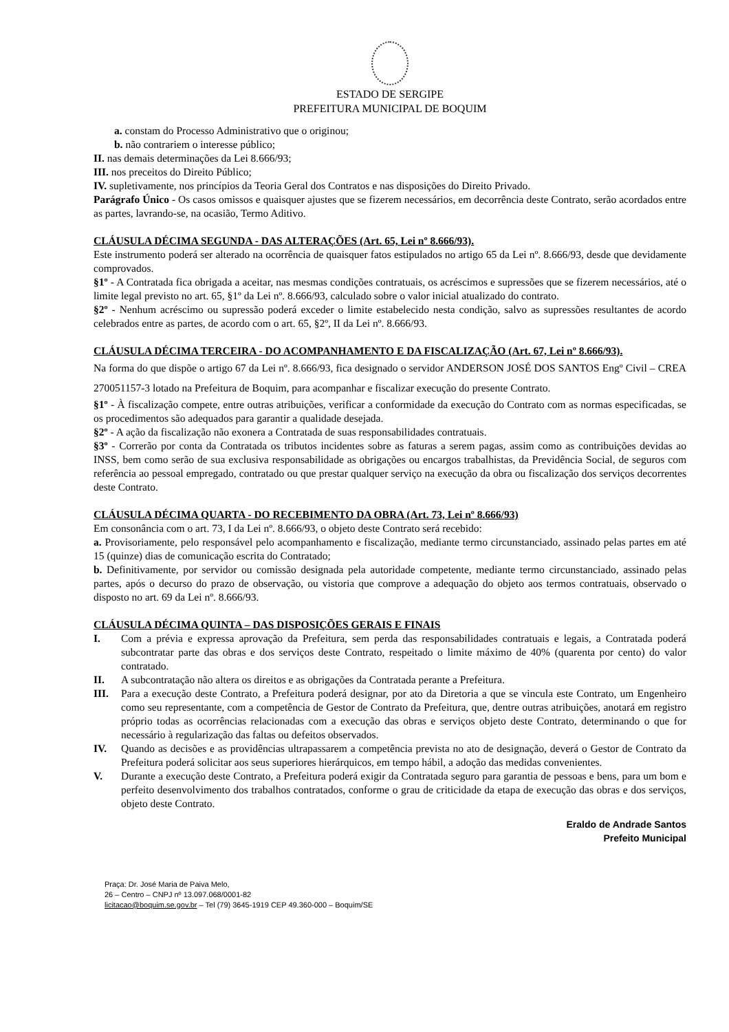ESTADO DE SERGIPE
PREFEITURA MUNICIPAL DE BOQUIM
a. constam do Processo Administrativo que o originou;
b. não contrariem o interesse público;
II. nas demais determinações da Lei 8.666/93;
III. nos preceitos do Direito Público;
IV. supletivamente, nos princípios da Teoria Geral dos Contratos e nas disposições do Direito Privado.
Parágrafo Único - Os casos omissos e quaisquer ajustes que se fizerem necessários, em decorrência deste Contrato, serão acordados entre as partes, lavrando-se, na ocasião, Termo Aditivo.
CLÁUSULA DÉCIMA SEGUNDA - DAS ALTERAÇÕES (Art. 65, Lei nº 8.666/93).
Este instrumento poderá ser alterado na ocorrência de quaisquer fatos estipulados no artigo 65 da Lei nº. 8.666/93, desde que devidamente comprovados.
§1º - A Contratada fica obrigada a aceitar, nas mesmas condições contratuais, os acréscimos e supressões que se fizerem necessários, até o limite legal previsto no art. 65, §1º da Lei nº. 8.666/93, calculado sobre o valor inicial atualizado do contrato.
§2º - Nenhum acréscimo ou supressão poderá exceder o limite estabelecido nesta condição, salvo as supressões resultantes de acordo celebrados entre as partes, de acordo com o art. 65, §2º, II da Lei nº. 8.666/93.
CLÁUSULA DÉCIMA TERCEIRA - DO ACOMPANHAMENTO E DA FISCALIZAÇÃO (Art. 67, Lei nº 8.666/93).
Na forma do que dispõe o artigo 67 da Lei nº. 8.666/93, fica designado o servidor ANDERSON JOSÉ DOS SANTOS Engº Civil – CREA 270051157-3 lotado na Prefeitura de Boquim, para acompanhar e fiscalizar execução do presente Contrato.
§1º - À fiscalização compete, entre outras atribuições, verificar a conformidade da execução do Contrato com as normas especificadas, se os procedimentos são adequados para garantir a qualidade desejada.
§2º - A ação da fiscalização não exonera a Contratada de suas responsabilidades contratuais.
§3º - Correrão por conta da Contratada os tributos incidentes sobre as faturas a serem pagas, assim como as contribuições devidas ao INSS, bem como serão de sua exclusiva responsabilidade as obrigações ou encargos trabalhistas, da Previdência Social, de seguros com referência ao pessoal empregado, contratado ou que prestar qualquer serviço na execução da obra ou fiscalização dos serviços decorrentes deste Contrato.
CLÁUSULA DÉCIMA QUARTA - DO RECEBIMENTO DA OBRA (Art. 73, Lei nº 8.666/93)
Em consonância com o art. 73, I da Lei nº. 8.666/93, o objeto deste Contrato será recebido:
a. Provisoriamente, pelo responsável pelo acompanhamento e fiscalização, mediante termo circunstanciado, assinado pelas partes em até 15 (quinze) dias de comunicação escrita do Contratado;
b. Definitivamente, por servidor ou comissão designada pela autoridade competente, mediante termo circunstanciado, assinado pelas partes, após o decurso do prazo de observação, ou vistoria que comprove a adequação do objeto aos termos contratuais, observado o disposto no art. 69 da Lei nº. 8.666/93.
CLÁUSULA DÉCIMA QUINTA – DAS DISPOSIÇÕES GERAIS E FINAIS
I. Com a prévia e expressa aprovação da Prefeitura, sem perda das responsabilidades contratuais e legais, a Contratada poderá subcontratar parte das obras e dos serviços deste Contrato, respeitado o limite máximo de 40% (quarenta por cento) do valor contratado.
II. A subcontratação não altera os direitos e as obrigações da Contratada perante a Prefeitura.
III. Para a execução deste Contrato, a Prefeitura poderá designar, por ato da Diretoria a que se vincula este Contrato, um Engenheiro como seu representante, com a competência de Gestor de Contrato da Prefeitura, que, dentre outras atribuições, anotará em registro próprio todas as ocorrências relacionadas com a execução das obras e serviços objeto deste Contrato, determinando o que for necessário à regularização das faltas ou defeitos observados.
IV. Quando as decisões e as providências ultrapassarem a competência prevista no ato de designação, deverá o Gestor de Contrato da Prefeitura poderá solicitar aos seus superiores hierárquicos, em tempo hábil, a adoção das medidas convenientes.
V. Durante a execução deste Contrato, a Prefeitura poderá exigir da Contratada seguro para garantia de pessoas e bens, para um bom e perfeito desenvolvimento dos trabalhos contratados, conforme o grau de criticidade da etapa de execução das obras e dos serviços, objeto deste Contrato.
Eraldo de Andrade Santos
Prefeito Municipal
Praça: Dr. José Maria de Paiva Melo,
26 – Centro – CNPJ nº 13.097.068/0001-82
licitacao@boquim.se.gov.br – Tel (79) 3645-1919 CEP 49.360-000 – Boquim/SE